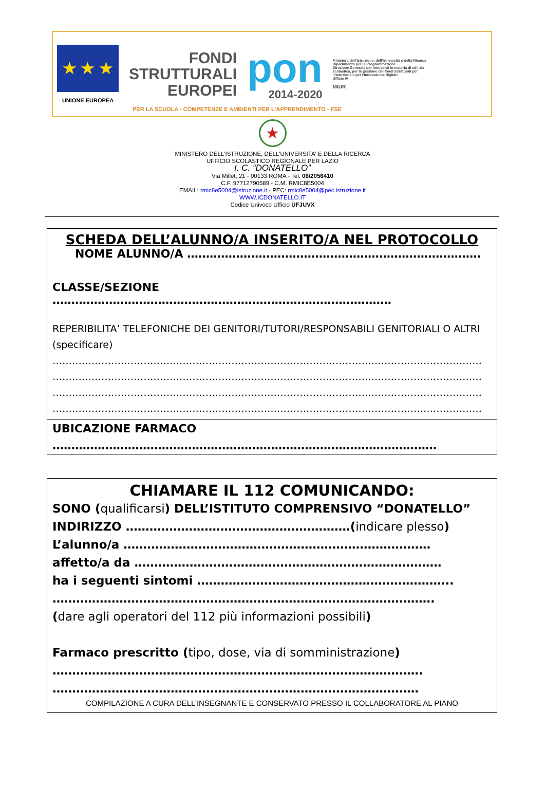★ ★ ★
UNIONE EUROPEA
FONDI
STRUTTURALI
EUROPEI
pon
2014-2020
Ministero dell'Istruzione, dell'Università e della Ricerca
Dipartimento per la Programmazione
Direzione Generale per interventi in materia di edilizia scolastica, per la gestione dei fondi strutturali per l'istruzione e per l'innovazione digitale
Ufficio IV
MIUR
PER LA SCUOLA - COMPETENZE E AMBIENTI PER L'APPRENDIMENTO - FSE
★
MINISTERO DELL'ISTRUZIONE, DELL'UNIVERSITA' E DELLA RICERCA
UFFICIO SCOLASTICO REGIONALE PER LAZIO
I. C. “DONATELLO”
Via Millet, 21 - 00133 ROMA - Tel. 06/2056410
C.F. 97712790589 - C.M. RMIC8E5004
EMAIL: rmic8e5004@istruzione.it - PEC: rmic8e5004@pec.istruzione.it
WWW.ICDONATELLO.IT
Codice Univoco Ufficio UFJUVX
SCHEDA DELL’ALUNNO/A INSERITO/A NEL PROTOCOLLO
NOME ALUNNO/A ……………………………………………………………………
CLASSE/SEZIONE ………………………………………………………………………………
REPERIBILITA’ TELEFONICHE DEI GENITORI/TUTORI/RESPONSABILI GENITORIALI O ALTRI (specificare)
……………………………………………………………………………………………………………………
……………………………………………………………………………………………………………………
……………………………………………………………………………………………………………………
……………………………………………………………………………………………………………………
UBICAZIONE FARMACO
…………………………………………………………………………………………
CHIAMARE IL 112 COMUNICANDO:
SONO (qualificarsi) DELL’ISTITUTO COMPRENSIVO “DONATELLO”
INDIRIZZO …………………………………………………(indicare plesso)
L’alunno/a ……………………………………………………………………
affetto/a da ……………………………………………………………………
ha i seguenti sintomi ………………………………………………………..
…………………………………………………………………………………….
(dare agli operatori del 112 più informazioni possibili)
Farmaco prescritto (tipo, dose, via di somministrazione)
………………………………………………………………………………….
…………………………………………………………………………………
COMPILAZIONE A CURA DELL’INSEGNANTE E CONSERVATO PRESSO IL COLLABORATORE AL PIANO